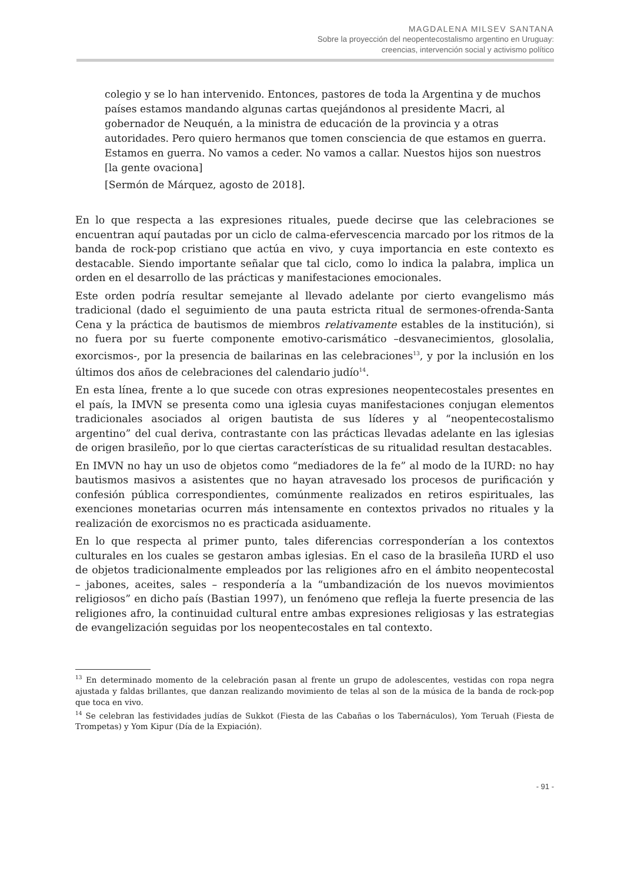MAGDALENA MILSEV SANTANA
Sobre la proyección del neopentecostalismo argentino en Uruguay:
creencias, intervención social y activismo político
colegio y se lo han intervenido. Entonces, pastores de toda la Argentina y de muchos países estamos mandando algunas cartas quejándonos al presidente Macri, al gobernador de Neuquén, a la ministra de educación de la provincia y a otras autoridades. Pero quiero hermanos que tomen consciencia de que estamos en guerra. Estamos en guerra. No vamos a ceder. No vamos a callar. Nuestos hijos son nuestros [la gente ovaciona]
[Sermón de Márquez, agosto de 2018].
En lo que respecta a las expresiones rituales, puede decirse que las celebraciones se encuentran aquí pautadas por un ciclo de calma-efervescencia marcado por los ritmos de la banda de rock-pop cristiano que actúa en vivo, y cuya importancia en este contexto es destacable. Siendo importante señalar que tal ciclo, como lo indica la palabra, implica un orden en el desarrollo de las prácticas y manifestaciones emocionales.
Este orden podría resultar semejante al llevado adelante por cierto evangelismo más tradicional (dado el seguimiento de una pauta estricta ritual de sermones-ofrenda-Santa Cena y la práctica de bautismos de miembros relativamente estables de la institución), si no fuera por su fuerte componente emotivo-carismático –desvanecimientos, glosolalia, exorcismos-, por la presencia de bailarinas en las celebraciones<sup>13</sup>, y por la inclusión en los últimos dos años de celebraciones del calendario judío<sup>14</sup>.
En esta línea, frente a lo que sucede con otras expresiones neopentecostales presentes en el país, la IMVN se presenta como una iglesia cuyas manifestaciones conjugan elementos tradicionales asociados al origen bautista de sus líderes y al “neopentecostalismo argentino” del cual deriva, contrastante con las prácticas llevadas adelante en las iglesias de origen brasileño, por lo que ciertas características de su ritualidad resultan destacables.
En IMVN no hay un uso de objetos como “mediadores de la fe” al modo de la IURD: no hay bautismos masivos a asistentes que no hayan atravesado los procesos de purificación y confesión pública correspondientes, comúnmente realizados en retiros espirituales, las exenciones monetarias ocurren más intensamente en contextos privados no rituales y la realización de exorcismos no es practicada asiduamente.
En lo que respecta al primer punto, tales diferencias corresponderían a los contextos culturales en los cuales se gestaron ambas iglesias. En el caso de la brasileña IURD el uso de objetos tradicionalmente empleados por las religiones afro en el ámbito neopentecostal – jabones, aceites, sales – respondería a la “umbandización de los nuevos movimientos religiosos” en dicho país (Bastian 1997), un fenómeno que refleja la fuerte presencia de las religiones afro, la continuidad cultural entre ambas expresiones religiosas y las estrategias de evangelización seguidas por los neopentecostales en tal contexto.
<sup>13</sup> En determinado momento de la celebración pasan al frente un grupo de adolescentes, vestidas con ropa negra ajustada y faldas brillantes, que danzan realizando movimiento de telas al son de la música de la banda de rock-pop que toca en vivo.
<sup>14</sup> Se celebran las festividades judías de Sukkot (Fiesta de las Cabañas o los Tabernáculos), Yom Teruah (Fiesta de Trompetas) y Yom Kipur (Día de la Expiación).
- 91 -